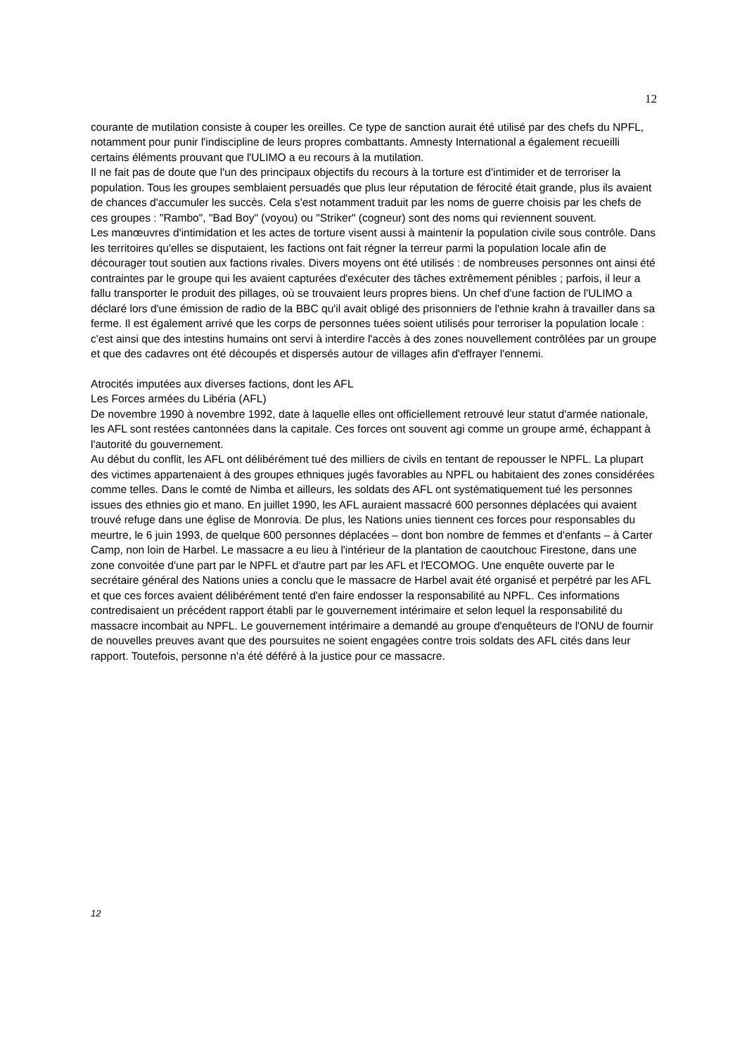12
courante de mutilation consiste à couper les oreilles. Ce type de sanction aurait été utilisé par des chefs du NPFL, notamment pour punir l'indiscipline de leurs propres combattants. Amnesty International a également recueilli certains éléments prouvant que l'ULIMO a eu recours à la mutilation.
Il ne fait pas de doute que l'un des principaux objectifs du recours à la torture est d'intimider et de terroriser la population. Tous les groupes semblaient persuadés que plus leur réputation de férocité était grande, plus ils avaient de chances d'accumuler les succès. Cela s'est notamment traduit par les noms de guerre choisis par les chefs de ces groupes : "Rambo", "Bad Boy" (voyou) ou "Striker" (cogneur) sont des noms qui reviennent souvent.
Les manœuvres d'intimidation et les actes de torture visent aussi à maintenir la population civile sous contrôle. Dans les territoires qu'elles se disputaient, les factions ont fait régner la terreur parmi la population locale afin de décourager tout soutien aux factions rivales. Divers moyens ont été utilisés : de nombreuses personnes ont ainsi été contraintes par le groupe qui les avaient capturées d'exécuter des tâches extrêmement pénibles ; parfois, il leur a fallu transporter le produit des pillages, où se trouvaient leurs propres biens. Un chef d'une faction de l'ULIMO a déclaré lors d'une émission de radio de la BBC qu'il avait obligé des prisonniers de l'ethnie krahn à travailler dans sa ferme. Il est également arrivé que les corps de personnes tuées soient utilisés pour terroriser la population locale : c'est ainsi que des intestins humains ont servi à interdire l'accès à des zones nouvellement contrôlées par un groupe et que des cadavres ont été découpés et dispersés autour de villages afin d'effrayer l'ennemi.
Atrocités imputées aux diverses factions, dont les AFL
Les Forces armées du Libéria (AFL)
De novembre 1990 à novembre 1992, date à laquelle elles ont officiellement retrouvé leur statut d'armée nationale, les AFL sont restées cantonnées dans la capitale. Ces forces ont souvent agi comme un groupe armé, échappant à l'autorité du gouvernement.
Au début du conflit, les AFL ont délibérément tué des milliers de civils en tentant de repousser le NPFL. La plupart des victimes appartenaient à des groupes ethniques jugés favorables au NPFL ou habitaient des zones considérées comme telles. Dans le comté de Nimba et ailleurs, les soldats des AFL ont systématiquement tué les personnes issues des ethnies gio et mano. En juillet 1990, les AFL auraient massacré 600 personnes déplacées qui avaient trouvé refuge dans une église de Monrovia. De plus, les Nations unies tiennent ces forces pour responsables du meurtre, le 6 juin 1993, de quelque 600 personnes déplacées – dont bon nombre de femmes et d'enfants – à Carter Camp, non loin de Harbel. Le massacre a eu lieu à l'intérieur de la plantation de caoutchouc Firestone, dans une zone convoitée d'une part par le NPFL et d'autre part par les AFL et l'ECOMOG. Une enquête ouverte par le secrétaire général des Nations unies a conclu que le massacre de Harbel avait été organisé et perpétré par les AFL et que ces forces avaient délibérément tenté d'en faire endosser la responsabilité au NPFL. Ces informations contredisaient un précédent rapport établi par le gouvernement intérimaire et selon lequel la responsabilité du massacre incombait au NPFL. Le gouvernement intérimaire a demandé au groupe d'enquêteurs de l'ONU de fournir de nouvelles preuves avant que des poursuites ne soient engagées contre trois soldats des AFL cités dans leur rapport. Toutefois, personne n'a été déféré à la justice pour ce massacre.
12